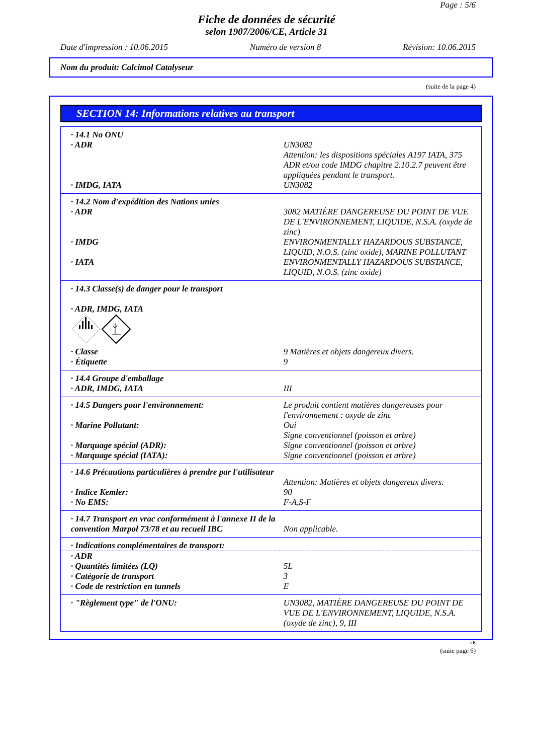Page : 5/6
Fiche de données de sécurité
selon 1907/2006/CE, Article 31
Date d'impression : 10.06.2015 Numéro de version 8 Révision: 10.06.2015
Nom du produit: Calcimol Catalyseur
(suite de la page 4)
SECTION 14: Informations relatives au transport
| · 14.1 No ONU | |
| · ADR | UN3082 Attention: les dispositions spéciales A197 IATA, 375 ADR et/ou code IMDG chapitre 2.10.2.7 peuvent être appliquées pendant le transport. |
| · IMDG, IATA | UN3082 |
| · 14.2 Nom d'expédition des Nations unies | |
| · ADR | 3082 MATIÈRE DANGEREUSE DU POINT DE VUE DE L'ENVIRONNEMENT, LIQUIDE, N.S.A. (oxyde de zinc) |
| · IMDG | ENVIRONMENTALLY HAZARDOUS SUBSTANCE, LIQUID, N.O.S. (zinc oxide), MARINE POLLUTANT |
| · IATA | ENVIRONMENTALLY HAZARDOUS SUBSTANCE, LIQUID, N.O.S. (zinc oxide) |
| · 14.3 Classe(s) de danger pour le transport · ADR, IMDG, IATA | |
| · Classe | 9 Matières et objets dangereux divers. |
| · Étiquette | 9 |
| · 14.4 Groupe d'emballage | |
| · ADR, IMDG, IATA | III |
| · 14.5 Dangers pour l'environnement: | Le produit contient matières dangereuses pour l'environnement : oxyde de zinc |
| · Marine Pollutant: | Oui Signe conventionnel (poisson et arbre) |
| · Marquage spécial (ADR): | Signe conventionnel (poisson et arbre) |
| · Marquage spécial (IATA): | Signe conventionnel (poisson et arbre) |
| · 14.6 Précautions particulières à prendre par l'utilisateur | Attention: Matières et objets dangereux divers. |
| · Indice Kemler: | 90 |
| · No EMS: | F-A,S-F |
| · 14.7 Transport en vrac conformément à l'annexe II de la convention Marpol 73/78 et au recueil IBC | Non applicable. |
| · Indications complémentaires de transport: | |
| · ADR | |
| · Quantités limitées (LQ) | 5L |
| · Catégorie de transport | 3 |
| · Code de restriction en tunnels | E |
| · "Règlement type" de l'ONU: | UN3082, MATIÈRE DANGEREUSE DU POINT DE VUE DE L'ENVIRONNEMENT, LIQUIDE, N.S.A. (oxyde de zinc), 9, III |
FR
(suite page 6)